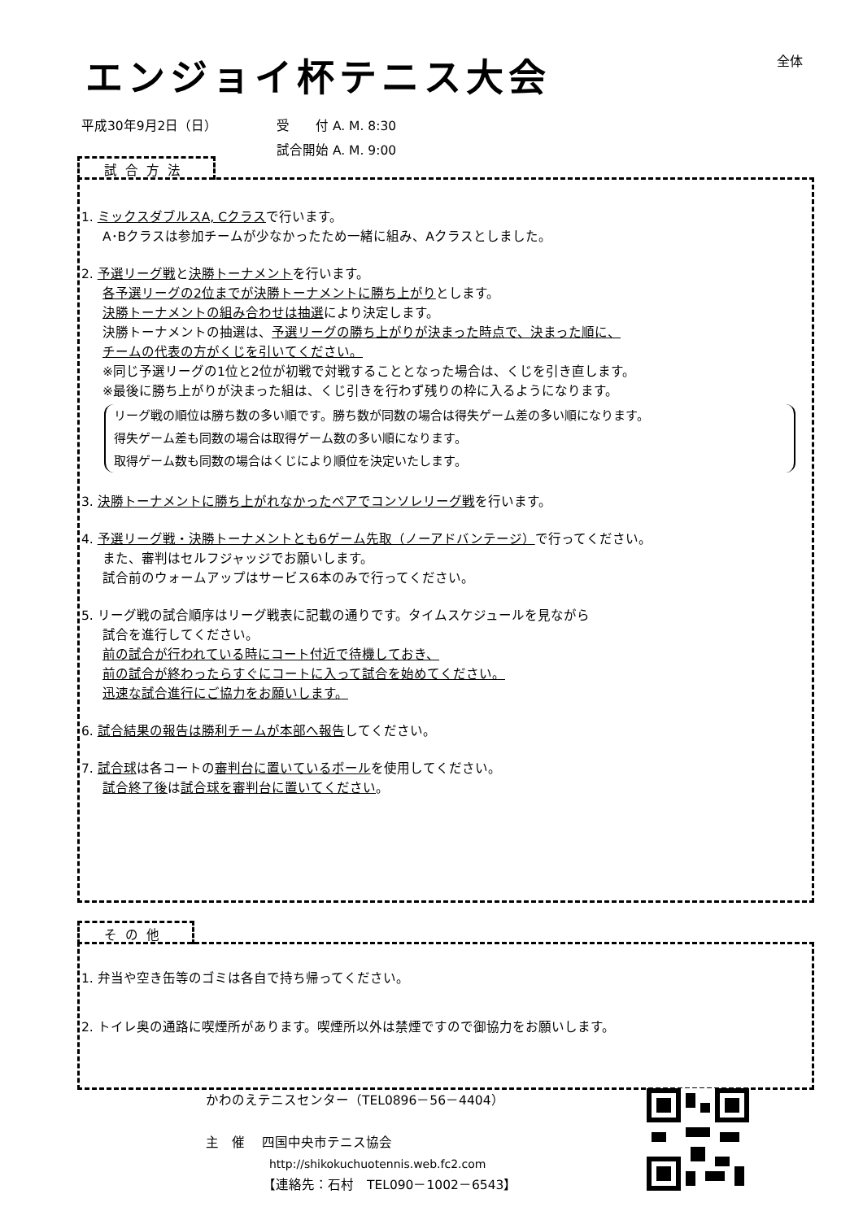エンジョイ杯テニス大会 全体
平成30年9月2日（日） 受　　付 A. M. 8:30
試合開始 A. M. 9:00
試合方法
1. ミックスダブルスA, Cクラスで行います。
A･Bクラスは参加チームが少なかったため一緒に組み、Aクラスとしました。
2. 予選リーグ戦と決勝トーナメントを行います。
各予選リーグの2位までが決勝トーナメントに勝ち上がりとします。
決勝トーナメントの組み合わせは抽選により決定します。
決勝トーナメントの抽選は、予選リーグの勝ち上がりが決まった時点で、決まった順に、
チームの代表の方がくじを引いてください。
※同じ予選リーグの1位と2位が初戦で対戦することとなった場合は、くじを引き直します。
※最後に勝ち上がりが決まった組は、くじ引きを行わず残りの枠に入るようになります。
リーグ戦の順位は勝ち数の多い順です。勝ち数が同数の場合は得失ゲーム差の多い順になります。
得失ゲーム差も同数の場合は取得ゲーム数の多い順になります。
取得ゲーム数も同数の場合はくじにより順位を決定いたします。
3. 決勝トーナメントに勝ち上がれなかったペアでコンソレリーグ戦を行います。
4. 予選リーグ戦・決勝トーナメントとも6ゲーム先取（ノーアドバンテージ）で行ってください。
また、審判はセルフジャッジでお願いします。
試合前のウォームアップはサービス6本のみで行ってください。
5. リーグ戦の試合順序はリーグ戦表に記載の通りです。タイムスケジュールを見ながら
試合を進行してください。
前の試合が行われている時にコート付近で待機しておき、
前の試合が終わったらすぐにコートに入って試合を始めてください。
迅速な試合進行にご協力をお願いします。
6. 試合結果の報告は勝利チームが本部へ報告してください。
7. 試合球は各コートの審判台に置いているボールを使用してください。
試合終了後は試合球を審判台に置いてください。
その他
1. 弁当や空き缶等のゴミは各自で持ち帰ってください。
2. トイレ奥の通路に喫煙所があります。喫煙所以外は禁煙ですので御協力をお願いします。
かわのえテニスセンター（TEL0896－56－4404）
主　催　 四国中央市テニス協会
http://shikokuchuotennis.web.fc2.com
【連絡先：石村　TEL090－1002－6543】